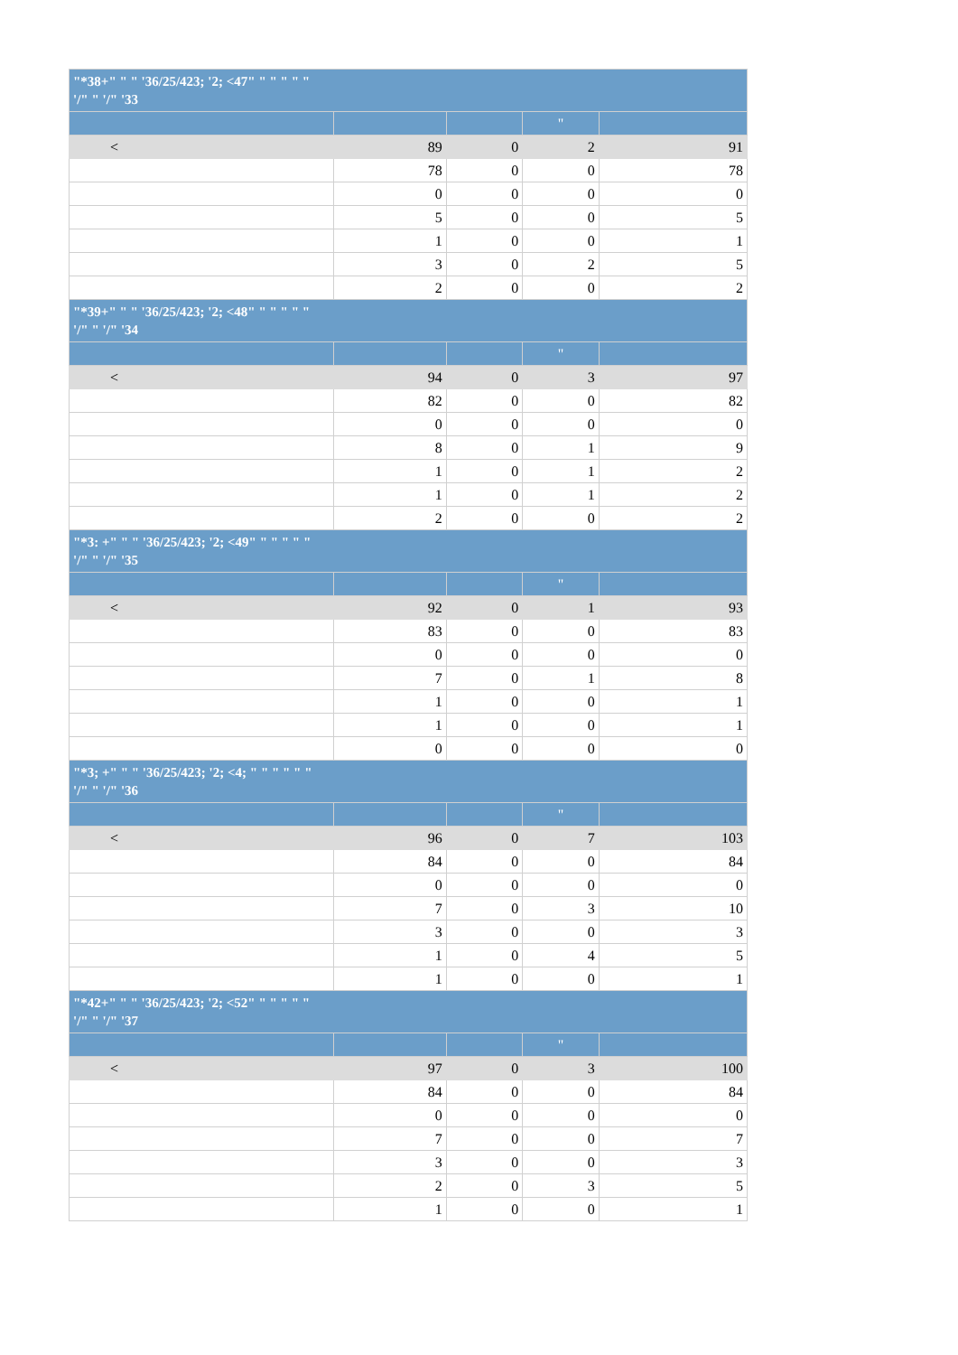| "*38+" " " '36/25/423; '2; <47" " " " " " '/" " '/" '33 | | | | |
| | | | " | |
| < | 89 | 0 | 2 | 91 |
| | 78 | 0 | 0 | 78 |
| | 0 | 0 | 0 | 0 |
| | 5 | 0 | 0 | 5 |
| | 1 | 0 | 0 | 1 |
| | 3 | 0 | 2 | 5 |
| | 2 | 0 | 0 | 2 |
| "*39+" " " '36/25/423; '2; <48" " " " " " '/" " '/" '34 | | | | |
| | | | " | |
| < | 94 | 0 | 3 | 97 |
| | 82 | 0 | 0 | 82 |
| | 0 | 0 | 0 | 0 |
| | 8 | 0 | 1 | 9 |
| | 1 | 0 | 1 | 2 |
| | 1 | 0 | 1 | 2 |
| | 2 | 0 | 0 | 2 |
| "*3: +" " " '36/25/423; '2; <49" " " " " " '/" " '/" '35 | | | | |
| | | | " | |
| < | 92 | 0 | 1 | 93 |
| | 83 | 0 | 0 | 83 |
| | 0 | 0 | 0 | 0 |
| | 7 | 0 | 1 | 8 |
| | 1 | 0 | 0 | 1 |
| | 1 | 0 | 0 | 1 |
| | 0 | 0 | 0 | 0 |
| "*3; +" " " '36/25/423; '2; <4; " " " " " " '/" " '/" '36 | | | | |
| | | | " | |
| < | 96 | 0 | 7 | 103 |
| | 84 | 0 | 0 | 84 |
| | 0 | 0 | 0 | 0 |
| | 7 | 0 | 3 | 10 |
| | 3 | 0 | 0 | 3 |
| | 1 | 0 | 4 | 5 |
| | 1 | 0 | 0 | 1 |
| "*42+" " " '36/25/423; '2; <52" " " " " " '/" " '/" '37 | | | | |
| | | | " | |
| < | 97 | 0 | 3 | 100 |
| | 84 | 0 | 0 | 84 |
| | 0 | 0 | 0 | 0 |
| | 7 | 0 | 0 | 7 |
| | 3 | 0 | 0 | 3 |
| | 2 | 0 | 3 | 5 |
| | 1 | 0 | 0 | 1 |